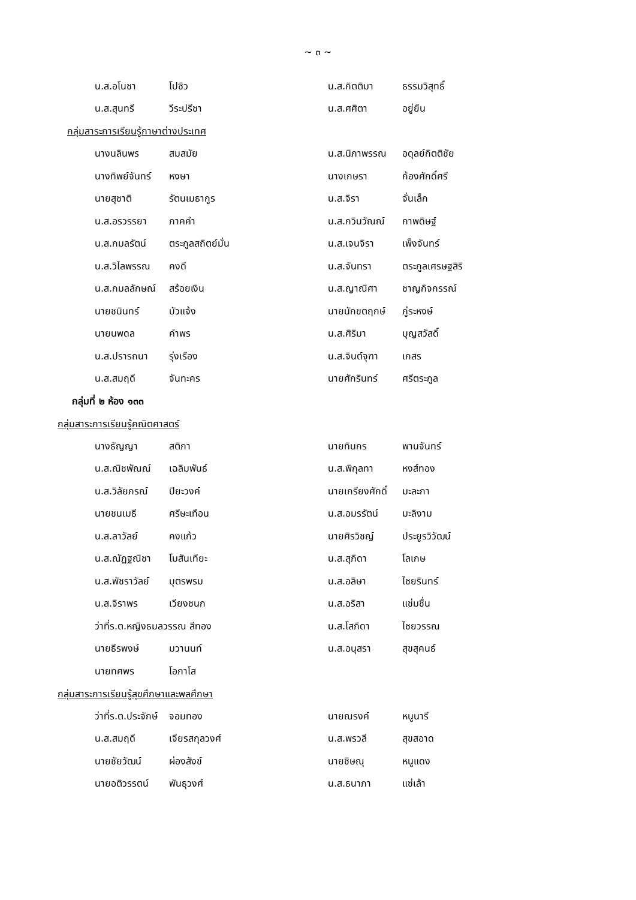~ ๓ ~
น.ส.อโนชา โปซิว น.ส.กิตติมา ธรรมวิสุทธิ์
น.ส.สุนทรี วีระปรีชา น.ส.ศศิตา อยู่ยืน
กลุ่มสาระการเรียนรู้ภาษาต่างประเทศ
นางนลินพร สมสมัย น.ส.นิภาพรรณ อดุลย์กิตติชัย
นางทิพย์จันทร์ หงษา นางเกษรา ก้องศักดิ์ศรี
นายสุชาติ รัตนเมธากูร น.ส.จิรา จั่นเล็ก
น.ส.อรวรรยา ภาคคำ น.ส.กวินวัณณ์ กาพดิษฐ์
น.ส.กมลรัตน์ ตระกูลสถิตย์มั่น น.ส.เจนจิรา เพ็งจันทร์
น.ส.วิไลพรรณ คงดี น.ส.จันทรา ตระกูลเศรษฐสิริ
น.ส.กมลลักษณ์ สร้อยเงิน น.ส.ญาณิศา ชาญกิจกรรณ์
นายชนินทร์ บัวแจ้ง นายนักขตฤกษ์ ภู่ระหงษ์
นายนพดล คำพร น.ส.ศิริมา บุญสวัสดิ์
น.ส.ปรารถนา รุ่งเรือง น.ส.จินต์จุฑา เกสร
น.ส.สมฤดี จันทะคร นายศักรินทร์ ศรีตระกูล
กลุ่มที่ ๒ ห้อง ๑๓๓
กลุ่มสาระการเรียนรู้คณิตศาสตร์
นางธัญญา สติภา นายทินกร พานจันทร์
น.ส.ณิชพัณณ์ เฉลิมพันธ์ น.ส.พิกุลทา หงส์ทอง
น.ส.วิลัยภรณ์ ปิยะวงค์ นายเกรียงศักดิ์ มะละกา
นายชนเมธี ศรีษะเทือน น.ส.อมรรัตน์ มะลิงาม
น.ส.ลาวัลย์ คงแก้ว นายศิรวิชญ์ ประยูรวิวัฒน์
น.ส.ณัฏฐณิชา โมสันเทียะ น.ส.สุภิดา โลเกษ
น.ส.พัชราวัลย์ บุตรพรม น.ส.อลิษา ไชยรินทร์
น.ส.จิราพร เวียงชนก น.ส.อริสา แช่มชื่น
ว่าที่ร.ต.หญิงธมลวรรณ สีทอง น.ส.โสภิดา ไชยวรรณ
นายธีรพงษ์ มวานนท์ น.ส.อนุสรา สุขสุคนธ์
นายทศพร โอภาโส
กลุ่มสาระการเรียนรู้สุขศึกษาและพลศึกษา
ว่าที่ร.ต.ประจักษ์ จอมทอง นายณรงค์ หนูนารี
น.ส.สมฤดี เจียรสกุลวงศ์ น.ส.พรวลี สุขสอาด
นายชัยวัฒน์ ผ่องสังข์ นายชิษณุ หนูแดง
นายอติวรรตน์ พันธุวงศ์ น.ส.ธนาภา แซ่เล้า